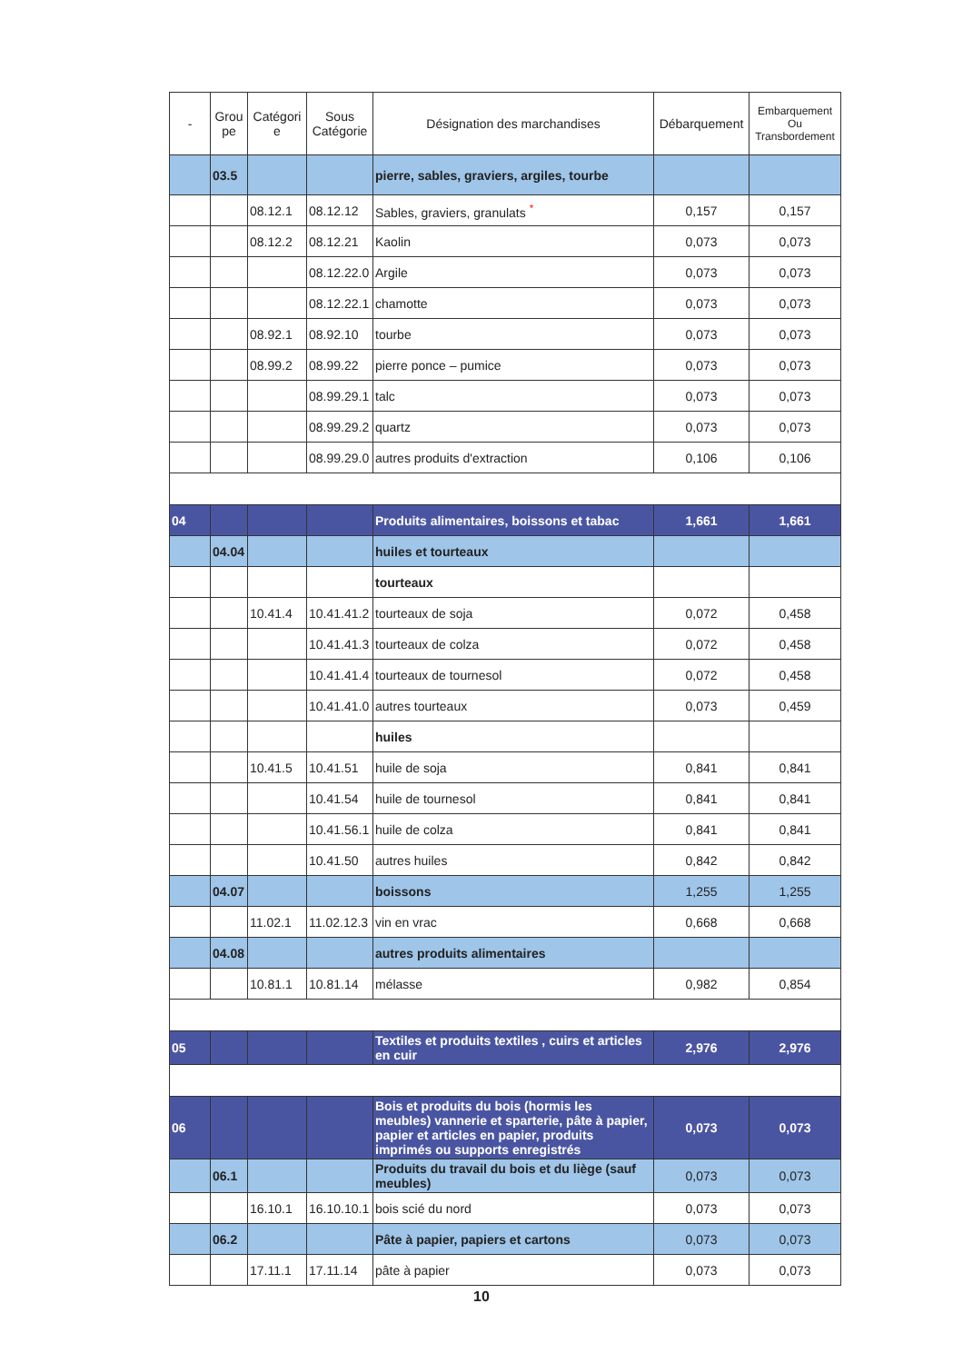| - | Grou pe | Catégori e | Sous Catégorie | Désignation des marchandises | Débarquement | Embarquement Ou Transbordement |
| --- | --- | --- | --- | --- | --- | --- |
| | 03.5 | | | pierre, sables, graviers, argiles, tourbe | | |
| | | 08.12.1 | 08.12.12 | Sables, graviers, granulats <sup>*</sup> | 0,157 | 0,157 |
| | | 08.12.2 | 08.12.21 | Kaolin | 0,073 | 0,073 |
| | | | 08.12.22.0 | Argile | 0,073 | 0,073 |
| | | | 08.12.22.1 | chamotte | 0,073 | 0,073 |
| | | 08.92.1 | 08.92.10 | tourbe | 0,073 | 0,073 |
| | | 08.99.2 | 08.99.22 | pierre ponce – pumice | 0,073 | 0,073 |
| | | | 08.99.29.1 | talc | 0,073 | 0,073 |
| | | | 08.99.29.2 | quartz | 0,073 | 0,073 |
| | | | 08.99.29.0 | autres produits d'extraction | 0,106 | 0,106 |
| 04 | | | | Produits alimentaires, boissons et tabac | 1,661 | 1,661 |
| | 04.04 | | | huiles et tourteaux | | |
| | | | | tourteaux | | |
| | | 10.41.4 | 10.41.41.2 | tourteaux de soja | 0,072 | 0,458 |
| | | | 10.41.41.3 | tourteaux de colza | 0,072 | 0,458 |
| | | | 10.41.41.4 | tourteaux de tournesol | 0,072 | 0,458 |
| | | | 10.41.41.0 | autres tourteaux | 0,073 | 0,459 |
| | | | | huiles | | |
| | | 10.41.5 | 10.41.51 | huile de soja | 0,841 | 0,841 |
| | | | 10.41.54 | huile de tournesol | 0,841 | 0,841 |
| | | | 10.41.56.1 | huile de colza | 0,841 | 0,841 |
| | | | 10.41.50 | autres huiles | 0,842 | 0,842 |
| | 04.07 | | | boissons | 1,255 | 1,255 |
| | | 11.02.1 | 11.02.12.3 | vin en vrac | 0,668 | 0,668 |
| | 04.08 | | | autres produits alimentaires | | |
| | | 10.81.1 | 10.81.14 | mélasse | 0,982 | 0,854 |
| 05 | | | | Textiles et produits textiles , cuirs et articles en cuir | 2,976 | 2,976 |
| 06 | | | | Bois et produits du bois (hormis les meubles) vannerie et sparterie, pâte à papier, papier et articles en papier, produits imprimés ou supports enregistrés | 0,073 | 0,073 |
| | 06.1 | | | Produits du travail du bois et du liège (sauf meubles) | 0,073 | 0,073 |
| | | 16.10.1 | 16.10.10.1 | bois scié du nord | 0,073 | 0,073 |
| | 06.2 | | | Pâte à papier, papiers et cartons | 0,073 | 0,073 |
| | | 17.11.1 | 17.11.14 | pâte à papier | 0,073 | 0,073 |
10